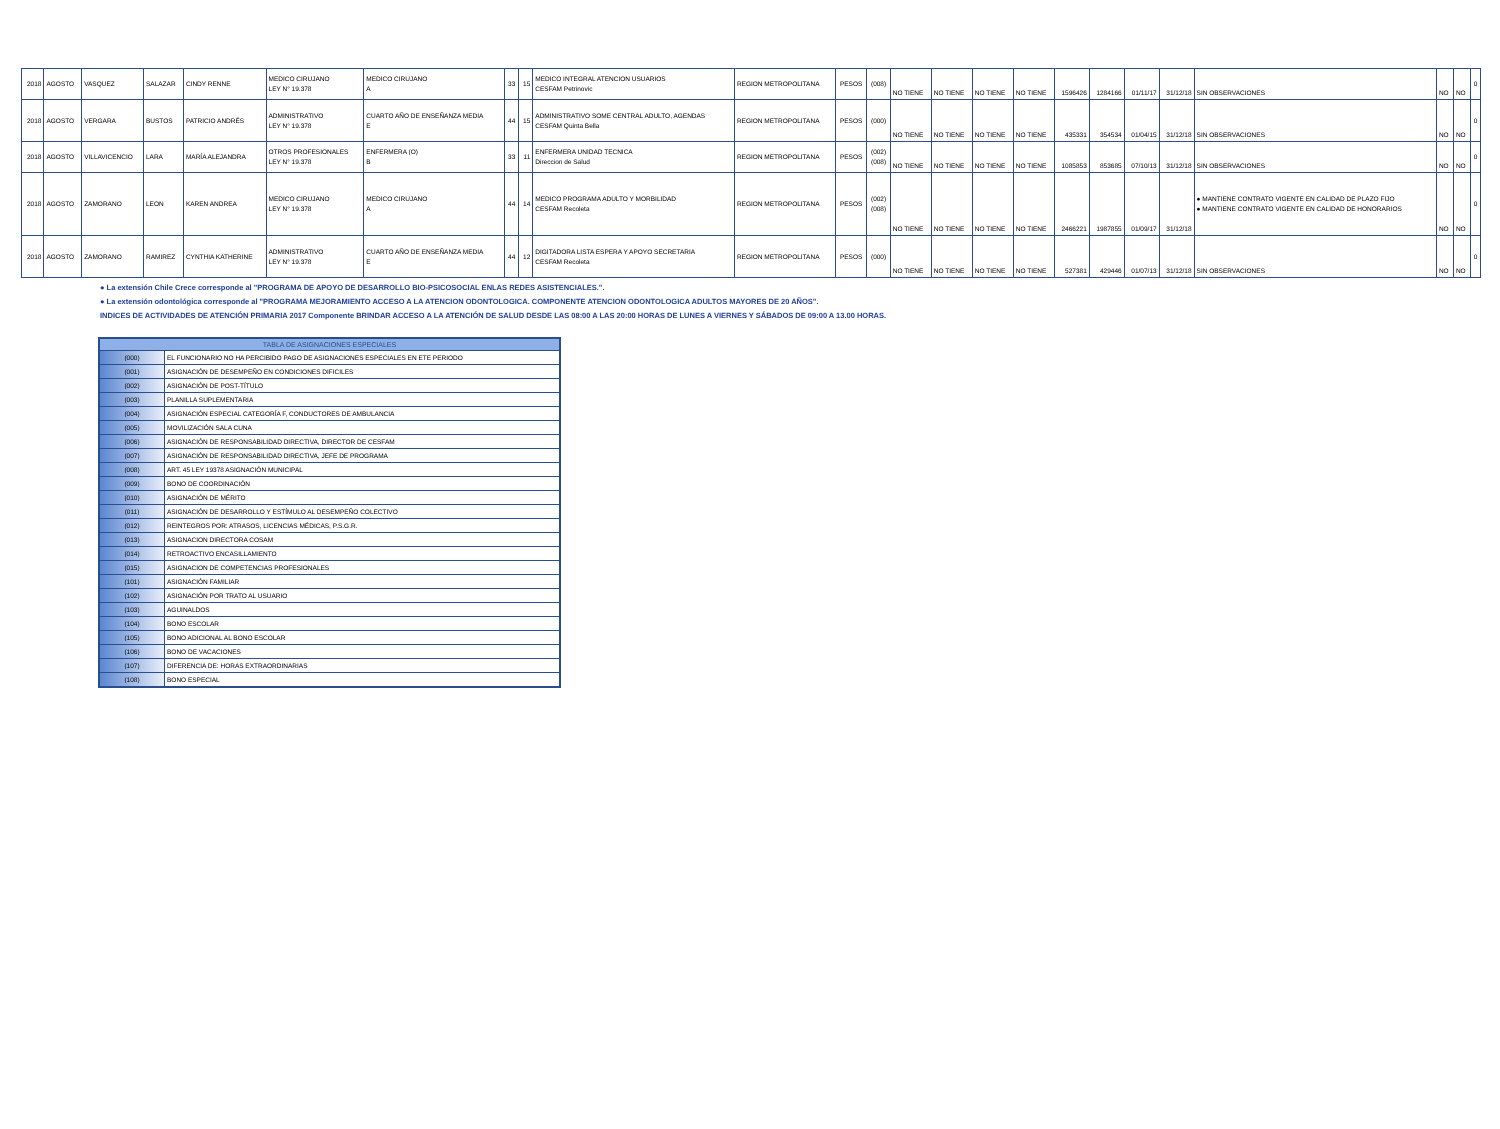| 2018 | AGOSTO | VASQUEZ | SALAZAR | CINDY RENNE | MEDICO CIRUJANO LEY N° 19.378 | MEDICO CIRUJANO A | 33 | 15 | MEDICO INTEGRAL ATENCION USUARIOS CESFAM Petrinovic | REGION METROPOLITANA | PESOS | (008) | NO TIENE | NO TIENE | NO TIENE | NO TIENE | 1596426 | 1284166 | 01/11/17 | 31/12/18 | SIN OBSERVACIONES | NO | NO | 0 |
| 2018 | AGOSTO | VERGARA | BUSTOS | PATRICIO ANDRÉS | ADMINISTRATIVO LEY N° 19.378 | CUARTO AÑO DE ENSEÑANZA MEDIA E | 44 | 15 | ADMINISTRATIVO SOME CENTRAL ADULTO, AGENDAS CESFAM Quinta Bella | REGION METROPOLITANA | PESOS | (000) | NO TIENE | NO TIENE | NO TIENE | NO TIENE | 435331 | 354534 | 01/04/15 | 31/12/18 | SIN OBSERVACIONES | NO | NO | 0 |
| 2018 | AGOSTO | VILLAVICENCIO | LARA | MARÍA ALEJANDRA | OTROS PROFESIONALES LEY N° 19.378 | ENFERMERA (O) B | 33 | 11 | ENFERMERA UNIDAD TECNICA Direccion de Salud | REGION METROPOLITANA | PESOS | (002) (008) | NO TIENE | NO TIENE | NO TIENE | NO TIENE | 1085853 | 853685 | 07/10/13 | 31/12/18 | SIN OBSERVACIONES | NO | NO | 0 |
| 2018 | AGOSTO | ZAMORANO | LEON | KAREN ANDREA | MEDICO CIRUJANO LEY N° 19.378 | MEDICO CIRUJANO A | 44 | 14 | MEDICO PROGRAMA ADULTO Y MORBILIDAD CESFAM Recoleta | REGION METROPOLITANA | PESOS | (002) (008) | NO TIENE | NO TIENE | NO TIENE | NO TIENE | 2466221 | 1987855 | 01/09/17 | 31/12/18 | ● MANTIENE CONTRATO VIGENTE EN CALIDAD DE PLAZO FIJO ● MANTIENE CONTRATO VIGENTE EN CALIDAD DE HONORARIOS | NO | NO | 0 |
| 2018 | AGOSTO | ZAMORANO | RAMIREZ | CYNTHIA KATHERINE | ADMINISTRATIVO LEY N° 19.378 | CUARTO AÑO DE ENSEÑANZA MEDIA E | 44 | 12 | DIGITADORA LISTA ESPERA Y APOYO SECRETARIA CESFAM Recoleta | REGION METROPOLITANA | PESOS | (000) | NO TIENE | NO TIENE | NO TIENE | NO TIENE | 527381 | 429446 | 01/07/13 | 31/12/18 | SIN OBSERVACIONES | NO | NO | 0 |
● La extensión Chile Crece corresponde al "PROGRAMA DE APOYO DE DESARROLLO BIO-PSICOSOCIAL ENLAS REDES ASISTENCIALES.".
● La extensión odontológica corresponde al "PROGRAMA MEJORAMIENTO ACCESO A LA ATENCION ODONTOLOGICA. COMPONENTE ATENCION ODONTOLOGICA ADULTOS MAYORES DE 20 AÑOS".
INDICES DE ACTIVIDADES DE ATENCIÓN PRIMARIA 2017 Componente BRINDAR ACCESO A LA ATENCIÓN DE SALUD DESDE LAS 08:00 A LAS 20:00 HORAS DE LUNES A VIERNES Y SÁBADOS DE 09:00 A 13.00 HORAS.
| TABLA DE ASIGNACIONES ESPECIALES | |
| --- | --- |
| (000) | EL FUNCIONARIO NO HA PERCIBIDO PAGO DE ASIGNACIONES ESPECIALES EN ETE PERIODO |
| (001) | ASIGNACIÓN DE DESEMPEÑO EN CONDICIONES DIFICILES |
| (002) | ASIGNACIÓN DE POST-TÍTULO |
| (003) | PLANILLA SUPLEMENTARIA |
| (004) | ASIGNACIÓN ESPECIAL CATEGORÍA F, CONDUCTORES DE AMBULANCIA |
| (005) | MOVILIZACIÓN SALA CUNA |
| (006) | ASIGNACIÓN DE RESPONSABILIDAD DIRECTIVA, DIRECTOR DE CESFAM |
| (007) | ASIGNACIÓN DE RESPONSABILIDAD DIRECTIVA, JEFE DE PROGRAMA |
| (008) | ART. 45 LEY 19378 ASIGNACIÓN MUNICIPAL |
| (009) | BONO DE COORDINACIÓN |
| (010) | ASIGNACIÓN DE MÉRITO |
| (011) | ASIGNACIÓN DE DESARROLLO Y ESTÍMULO AL DESEMPEÑO COLECTIVO |
| (012) | REINTEGROS POR: ATRASOS, LICENCIAS MÉDICAS, P.S.G.R. |
| (013) | ASIGNACION DIRECTORA COSAM |
| (014) | RETROACTIVO ENCASILLAMIENTO |
| (015) | ASIGNACION DE COMPETENCIAS PROFESIONALES |
| (101) | ASIGNACIÓN FAMILIAR |
| (102) | ASIGNACIÓN POR TRATO AL USUARIO |
| (103) | AGUINALDOS |
| (104) | BONO ESCOLAR |
| (105) | BONO ADICIONAL AL BONO ESCOLAR |
| (106) | BONO DE VACACIONES |
| (107) | DIFERENCIA DE: HORAS EXTRAORDINARIAS |
| (108) | BONO ESPECIAL |